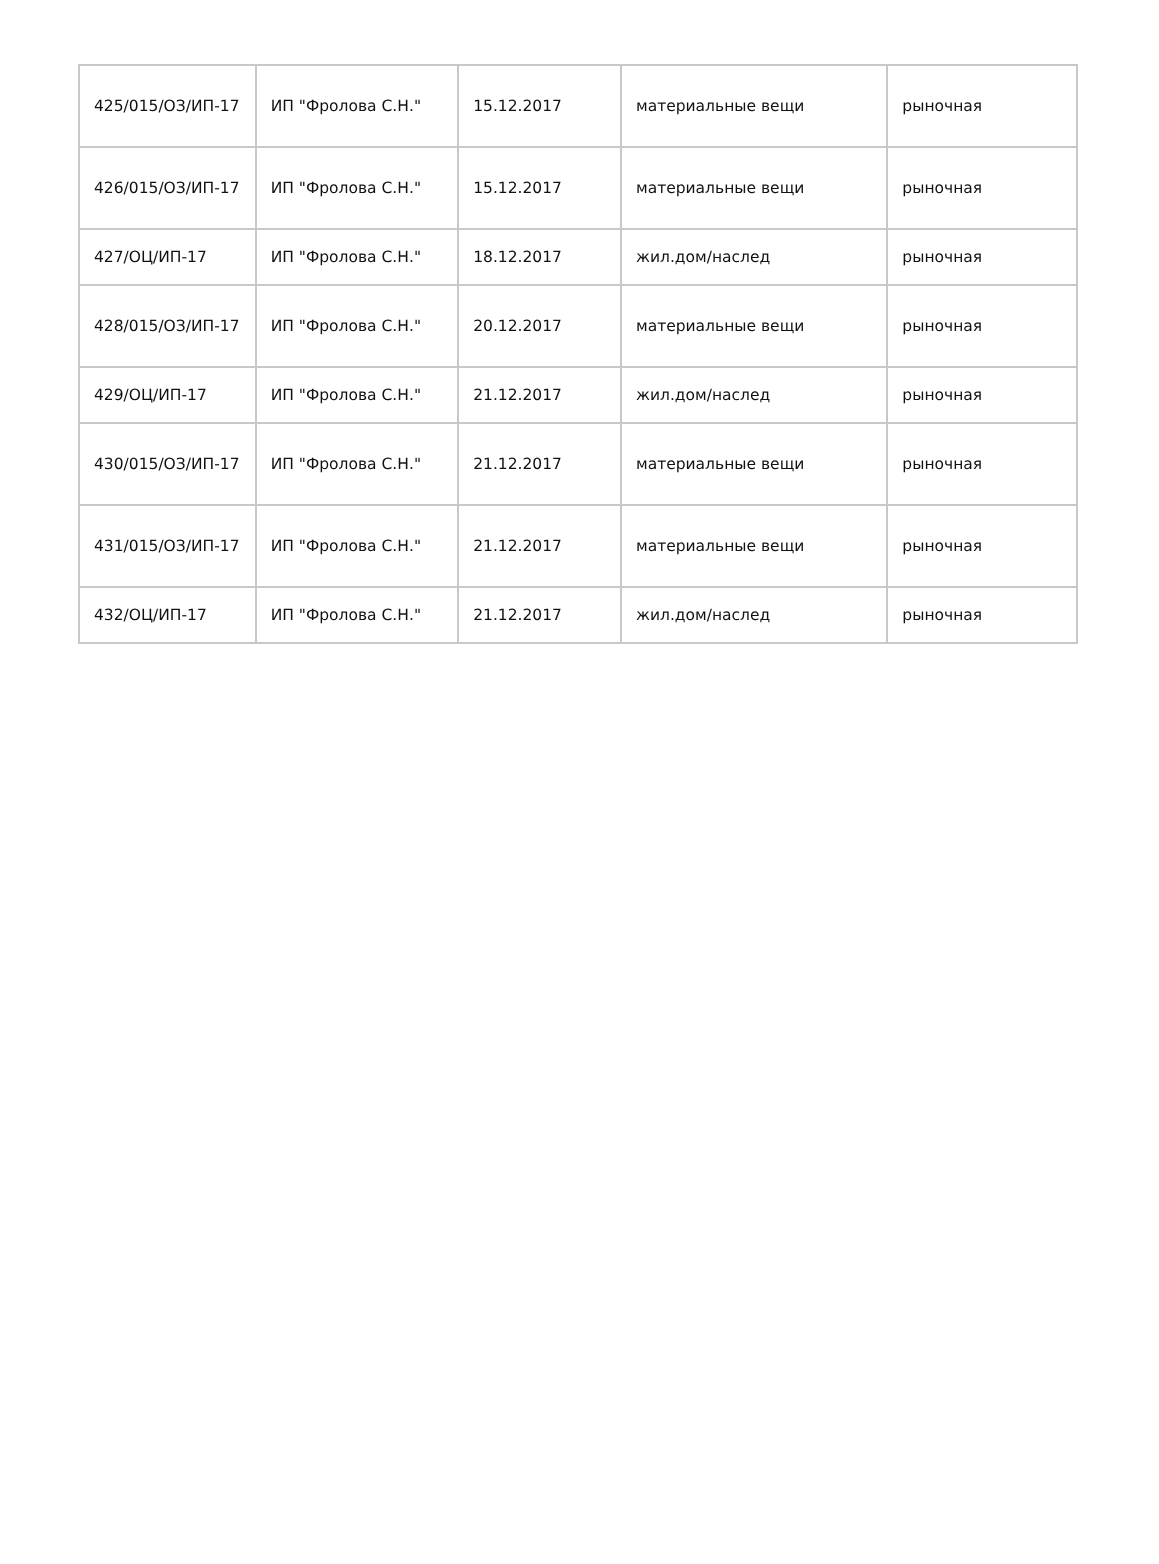| 425/015/ОЗ/ИП-17 | ИП "Фролова С.Н." | 15.12.2017 | материальные вещи | рыночная |
| 426/015/ОЗ/ИП-17 | ИП "Фролова С.Н." | 15.12.2017 | материальные вещи | рыночная |
| 427/ОЦ/ИП-17 | ИП "Фролова С.Н." | 18.12.2017 | жил.дом/наслед | рыночная |
| 428/015/ОЗ/ИП-17 | ИП "Фролова С.Н." | 20.12.2017 | материальные вещи | рыночная |
| 429/ОЦ/ИП-17 | ИП "Фролова С.Н." | 21.12.2017 | жил.дом/наслед | рыночная |
| 430/015/ОЗ/ИП-17 | ИП "Фролова С.Н." | 21.12.2017 | материальные вещи | рыночная |
| 431/015/ОЗ/ИП-17 | ИП "Фролова С.Н." | 21.12.2017 | материальные вещи | рыночная |
| 432/ОЦ/ИП-17 | ИП "Фролова С.Н." | 21.12.2017 | жил.дом/наслед | рыночная |